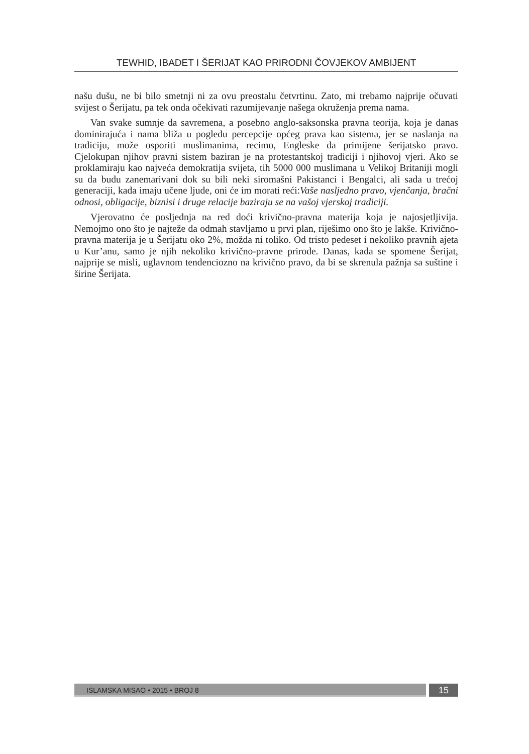TEWHID, IBADET I ŠERIJAT KAO PRIRODNI ČOVJEKOV AMBIJENT
našu dušu, ne bi bilo smetnji ni za ovu preostalu četvrtinu. Zato, mi trebamo najprije očuvati svijest o Šerijatu, pa tek onda očekivati razumijevanje našega okruženja prema nama.
Van svake sumnje da savremena, a posebno anglo-saksonska pravna teorija, koja je danas dominirajuća i nama bliža u pogledu percepcije općeg prava kao sistema, jer se naslanja na tradiciju, može osporiti muslimanima, recimo, Engleske da primijene šerijatsko pravo. Cjelokupan njihov pravni sistem baziran je na protestantskoj tradiciji i njihovoj vjeri. Ako se proklamiraju kao najveća demokratija svijeta, tih 5000 000 muslimana u Velikoj Britaniji mogli su da budu zanemarivani dok su bili neki siromašni Pakistanci i Bengalci, ali sada u trećoj generaciji, kada imaju učene ljude, oni će im morati reći:Vaše nasljedno pravo, vjenčanja, bračni odnosi, obligacije, biznisi i druge relacije baziraju se na vašoj vjerskoj tradiciji.
Vjerovatno će posljednja na red doći krivično-pravna materija koja je najosjetljivija. Nemojmo ono što je najteže da odmah stavljamo u prvi plan, riješimo ono što je lakše. Krivično-pravna materija je u Šerijatu oko 2%, možda ni toliko. Od tristo pedeset i nekoliko pravnih ajeta u Kur’anu, samo je njih nekoliko krivično-pravne prirode. Danas, kada se spomene Šerijat, najprije se misli, uglavnom tendenciozno na krivično pravo, da bi se skrenula pažnja sa suštine i širine Šerijata.
ISLAMSKA MISAO • 2015 • BROJ 8
15